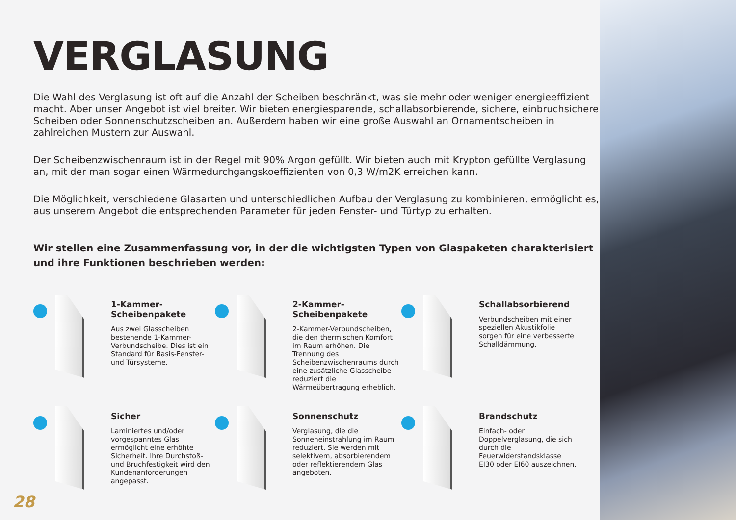VERGLASUNG
Die Wahl des Verglasung ist oft auf die Anzahl der Scheiben beschränkt, was sie mehr oder weniger energieeffizient macht. Aber unser Angebot ist viel breiter. Wir bieten energiesparende, schallabsorbierende, sichere, einbruchsichere Scheiben oder Sonnenschutzscheiben an. Außerdem haben wir eine große Auswahl an Ornamentscheiben in zahlreichen Mustern zur Auswahl.
Der Scheibenzwischenraum ist in der Regel mit 90% Argon gefüllt. Wir bieten auch mit Krypton gefüllte Verglasung an, mit der man sogar einen Wärmedurchgangskoeffizienten von 0,3 W/m2K erreichen kann.
Die Möglichkeit, verschiedene Glasarten und unterschiedlichen Aufbau der Verglasung zu kombinieren, ermöglicht es, aus unserem Angebot die entsprechenden Parameter für jeden Fenster- und Türtyp zu erhalten.
Wir stellen eine Zusammenfassung vor, in der die wichtigsten Typen von Glaspaketen charakterisiert und ihre Funktionen beschrieben werden:
1-Kammer-
Scheibenpakete
Aus zwei Glasscheiben bestehende 1-Kammer-Verbundscheibe. Dies ist ein Standard für Basis-Fenster- und Türsysteme.
2-Kammer-
Scheibenpakete
2-Kammer-Verbundscheiben, die den thermischen Komfort im Raum erhöhen. Die Trennung des Scheibenzwischenraums durch eine zusätzliche Glasscheibe reduziert die Wärmeübertragung erheblich.
Schallabsorbierend
Verbundscheiben mit einer speziellen Akustikfolie sorgen für eine verbesserte Schalldämmung.
Sicher
Laminiertes und/oder vorgespanntes Glas ermöglicht eine erhöhte Sicherheit. Ihre Durchstoß- und Bruchfestigkeit wird den Kundenanforderungen angepasst.
Sonnenschutz
Verglasung, die die Sonneneinstrahlung im Raum reduziert. Sie werden mit selektivem, absorbierendem oder reflektierendem Glas angeboten.
Brandschutz
Einfach- oder Doppelverglasung, die sich durch die Feuerwiderstandsklasse EI30 oder EI60 auszeichnen.
28